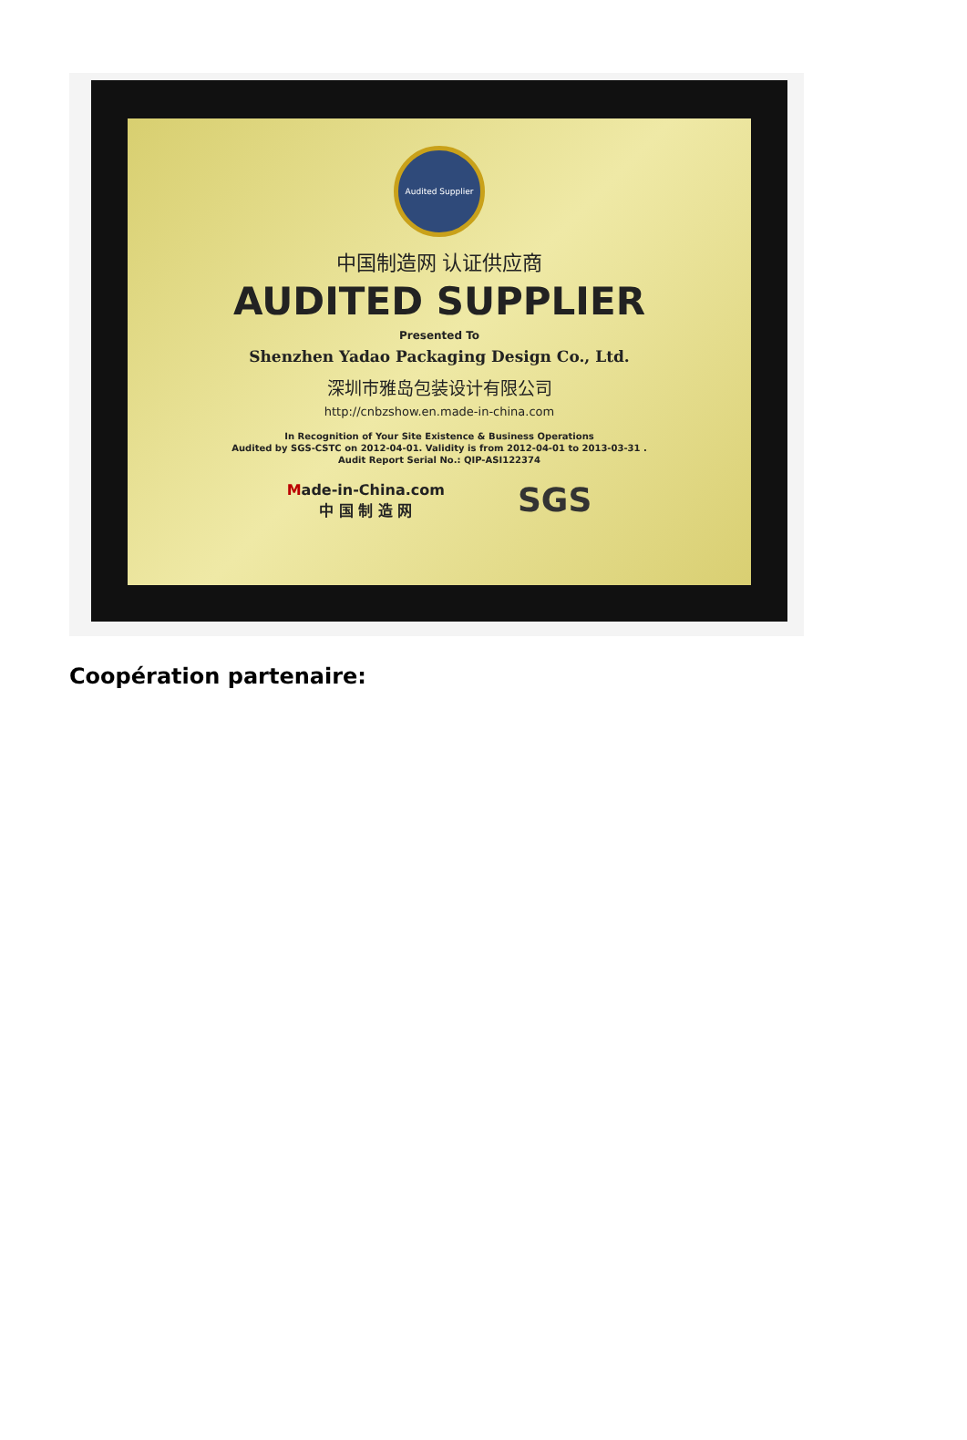Audited Supplier
中国制造网 认证供应商
AUDITED SUPPLIER
Presented To
Shenzhen Yadao Packaging Design Co., Ltd.
深圳市雅岛包装设计有限公司
http://cnbzshow.en.made-in-china.com
In Recognition of Your Site Existence & Business Operations
Audited by SGS-CSTC on 2012-04-01. Validity is from 2012-04-01 to 2013-03-31 .
Audit Report Serial No.: QIP-ASI122374
Made-in-China.com
中 国 制 造 网
SGS
Coopération partenaire: